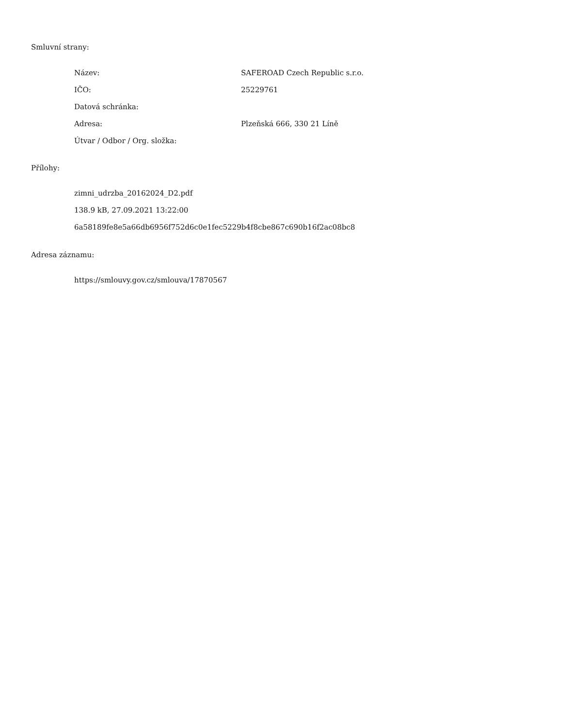Smluvní strany:
| Název: | SAFEROAD Czech Republic s.r.o. |
| IČO: | 25229761 |
| Datová schránka: | |
| Adresa: | Plzeňská 666, 330 21 Líně |
| Útvar / Odbor / Org. složka: | |
Přílohy:
zimni_udrzba_20162024_D2.pdf
138.9 kB, 27.09.2021 13:22:00
6a58189fe8e5a66db6956f752d6c0e1fec5229b4f8cbe867c690b16f2ac08bc8
Adresa záznamu:
https://smlouvy.gov.cz/smlouva/17870567